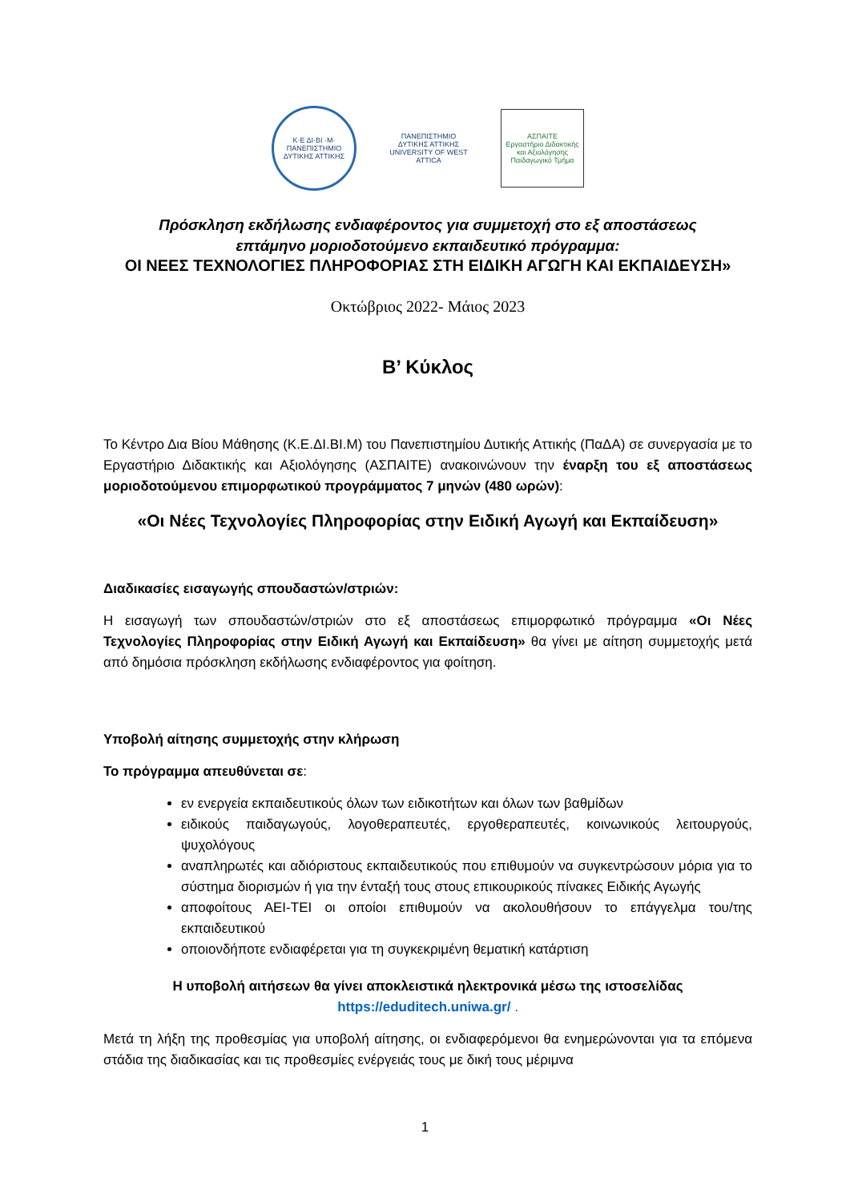Κ·Ε ΔΙ·ΒΙ ·Μ·
ΠΑΝΕΠΙΣΤΗΜΙΟ ΔΥΤΙΚΗΣ ΑΤΤΙΚΗΣ
ΠΑΝΕΠΙΣΤΗΜΙΟ ΔΥΤΙΚΗΣ ΑΤΤΙΚΗΣ
UNIVERSITY OF WEST ATTICA
ΑΣΠΑΙΤΕ
Εργαστήριο Διδακτικής και Αξιολόγησης
Παιδαγωγικό Τμήμα
Πρόσκληση εκδήλωσης ενδιαφέροντος για συμμετοχή στο εξ αποστάσεως
επτάμηνο μοριοδοτούμενο εκπαιδευτικό πρόγραμμα:
ΟΙ ΝΕΕΣ ΤΕΧΝΟΛΟΓΙΕΣ ΠΛΗΡΟΦΟΡΙΑΣ ΣΤΗ ΕΙΔΙΚΗ ΑΓΩΓΗ ΚΑΙ ΕΚΠΑΙΔΕΥΣΗ»
Οκτώβριος 2022- Μάιος 2023
Β’ Κύκλος
Το Κέντρο Δια Βίου Μάθησης (Κ.Ε.ΔΙ.ΒΙ.Μ) του Πανεπιστημίου Δυτικής Αττικής (ΠαΔΑ) σε συνεργασία με το Εργαστήριο Διδακτικής και Αξιολόγησης (ΑΣΠΑΙΤΕ) ανακοινώνουν την έναρξη του εξ αποστάσεως μοριοδοτούμενου επιμορφωτικού προγράμματος 7 μηνών (480 ωρών):
«Οι Νέες Τεχνολογίες Πληροφορίας στην Ειδική Αγωγή και Εκπαίδευση»
Διαδικασίες εισαγωγής σπουδαστών/στριών:
Η εισαγωγή των σπουδαστών/στριών στο εξ αποστάσεως επιμορφωτικό πρόγραμμα «Οι Νέες Τεχνολογίες Πληροφορίας στην Ειδική Αγωγή και Εκπαίδευση» θα γίνει με αίτηση συμμετοχής μετά από δημόσια πρόσκληση εκδήλωσης ενδιαφέροντος για φοίτηση.
Υποβολή αίτησης συμμετοχής στην κλήρωση
Το πρόγραμμα απευθύνεται σε:
εν ενεργεία εκπαιδευτικούς όλων των ειδικοτήτων και όλων των βαθμίδων
ειδικούς παιδαγωγούς, λογοθεραπευτές, εργοθεραπευτές, κοινωνικούς λειτουργούς, ψυχολόγους
αναπληρωτές και αδιόριστους εκπαιδευτικούς που επιθυμούν να συγκεντρώσουν μόρια για το σύστημα διορισμών ή για την ένταξή τους στους επικουρικούς πίνακες Ειδικής Αγωγής
αποφοίτους ΑΕΙ-ΤΕΙ οι οποίοι επιθυμούν να ακολουθήσουν το επάγγελμα του/της εκπαιδευτικού
οποιονδήποτε ενδιαφέρεται για τη συγκεκριμένη θεματική κατάρτιση
Η υποβολή αιτήσεων θα γίνει αποκλειστικά ηλεκτρονικά μέσω της ιστοσελίδας
https://eduditech.uniwa.gr/ .
Μετά τη λήξη της προθεσμίας για υποβολή αίτησης, οι ενδιαφερόμενοι θα ενημερώνονται για τα επόμενα στάδια της διαδικασίας και τις προθεσμίες ενέργειάς τους με δική τους μέριμνα
1